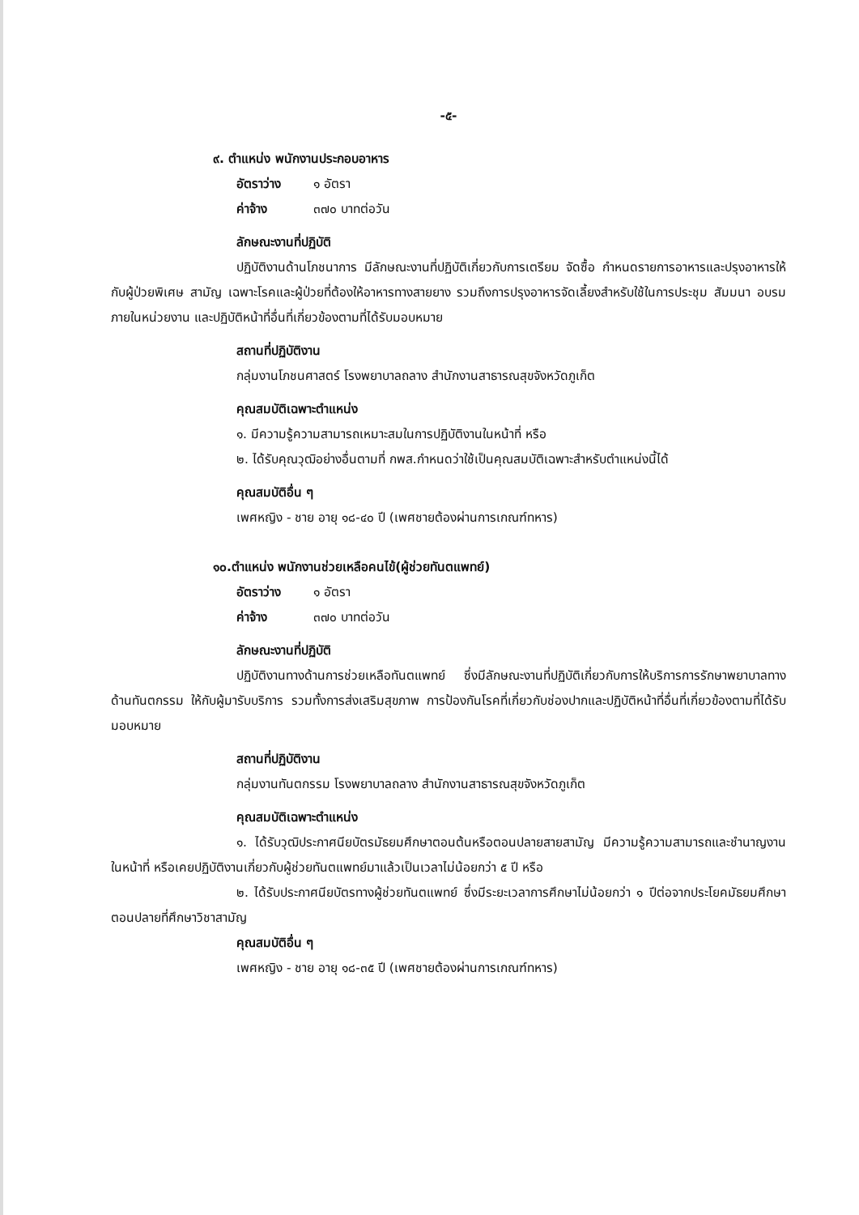-๕-
๙. ตำแหน่ง พนักงานประกอบอาหาร
อัตราว่าง ๑ อัตรา
ค่าจ้าง ๓๗๐ บาทต่อวัน
ลักษณะงานที่ปฏิบัติ
ปฏิบัติงานด้านโภชนาการ มีลักษณะงานที่ปฏิบัติเกี่ยวกับการเตรียม จัดซื้อ กำหนดรายการอาหารและปรุงอาหารให้กับผู้ป่วยพิเศษ สามัญ เฉพาะโรคและผู้ป่วยที่ต้องให้อาหารทางสายยาง รวมถึงการปรุงอาหารจัดเลี้ยงสำหรับใช้ในการประชุม สัมมนา อบรม ภายในหน่วยงาน และปฏิบัติหน้าที่อื่นที่เกี่ยวข้องตามที่ได้รับมอบหมาย
สถานที่ปฏิบัติงาน
กลุ่มงานโภชนศาสตร์ โรงพยาบาลถลาง สำนักงานสาธารณสุขจังหวัดภูเก็ต
คุณสมบัติเฉพาะตำแหน่ง
๑. มีความรู้ความสามารถเหมาะสมในการปฏิบัติงานในหน้าที่ หรือ
๒. ได้รับคุณวุฒิอย่างอื่นตามที่ กพส.กำหนดว่าใช้เป็นคุณสมบัติเฉพาะสำหรับตำแหน่งนี้ได้
คุณสมบัติอื่น ๆ
เพศหญิง - ชาย อายุ ๑๘-๔๐ ปี (เพศชายต้องผ่านการเกณฑ์ทหาร)
๑๐.ตำแหน่ง พนักงานช่วยเหลือคนไข้(ผู้ช่วยทันตแพทย์)
อัตราว่าง ๑ อัตรา
ค่าจ้าง ๓๗๐ บาทต่อวัน
ลักษณะงานที่ปฏิบัติ
ปฏิบัติงานทางด้านการช่วยเหลือทันตแพทย์ ซึ่งมีลักษณะงานที่ปฏิบัติเกี่ยวกับการให้บริการการรักษาพยาบาลทางด้านทันตกรรม ให้กับผู้มารับบริการ รวมทั้งการส่งเสริมสุขภาพ การป้องกันโรคที่เกี่ยวกับช่องปากและปฏิบัติหน้าที่อื่นที่เกี่ยวข้องตามที่ได้รับมอบหมาย
สถานที่ปฏิบัติงาน
กลุ่มงานทันตกรรม โรงพยาบาลถลาง สำนักงานสาธารณสุขจังหวัดภูเก็ต
คุณสมบัติเฉพาะตำแหน่ง
๑. ได้รับวุฒิประกาศนียบัตรมัธยมศึกษาตอนต้นหรือตอนปลายสายสามัญ มีความรู้ความสามารถและชำนาญงานในหน้าที่ หรือเคยปฏิบัติงานเกี่ยวกับผู้ช่วยทันตแพทย์มาแล้วเป็นเวลาไม่น้อยกว่า ๕ ปี หรือ
๒. ได้รับประกาศนียบัตรทางผู้ช่วยทันตแพทย์ ซึ่งมีระยะเวลาการศึกษาไม่น้อยกว่า ๑ ปีต่อจากประโยคมัธยมศึกษาตอนปลายที่ศึกษาวิชาสามัญ
คุณสมบัติอื่น ๆ
เพศหญิง - ชาย อายุ ๑๘-๓๕ ปี (เพศชายต้องผ่านการเกณฑ์ทหาร)